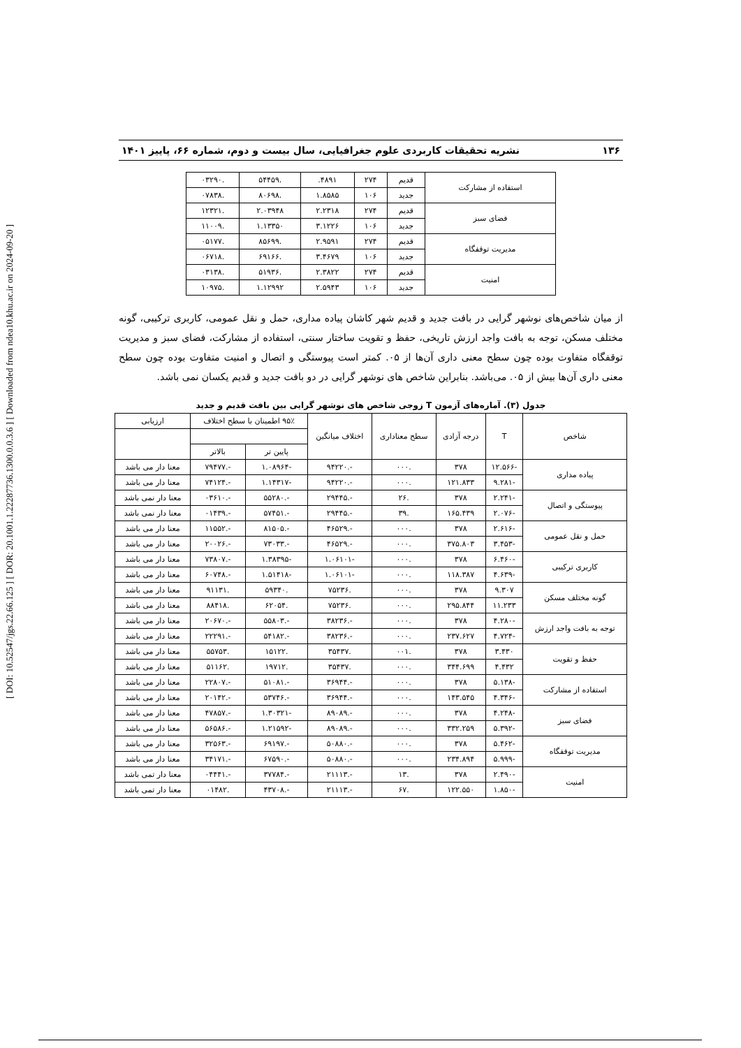[ DOI: 10.52547/jgs.22.66.125 ] [ DOR: 20.1001.1.22287736.1300.0.0.3.6 ] [ Downloaded from ndea10.khu.ac.ir on 2024-09-20 ]
۱۳۶ نشریه تحقیقات کاربردی علوم جغرافیایی، سال بیست و دوم، شماره ۶۶، پاییز ۱۴۰۱
| استفاده از مشارکت | قدیم | ۲۷۴ | ۴۸۹۱. | .۵۴۴۵۹ | .۰۳۲۹۰ |
| | جدید | ۱۰۶ | ۱.۸۵۸۵ | .۸۰۶۹۸ | .۰۷۸۳۸ |
| فضای سبز | قدیم | ۲۷۴ | ۲.۲۳۱۸ | ۲.۰۳۹۴۸ | .۱۲۳۲۱ |
| | جدید | ۱۰۶ | ۳.۱۲۲۶ | ۱.۱۳۳۵۰ | .۱۱۰۰۹ |
| مدیریت توقفگاه | قدیم | ۲۷۴ | ۲.۹۵۹۱ | .۸۵۶۹۹ | .۰۵۱۷۷ |
| | جدید | ۱۰۶ | ۳.۴۶۷۹ | .۶۹۱۶۶ | .۰۶۷۱۸ |
| امنیت | قدیم | ۲۷۴ | ۲.۳۸۲۲ | .۵۱۹۳۶ | .۰۳۱۳۸ |
| | جدید | ۱۰۶ | ۲.۵۹۴۳ | ۱.۱۲۹۹۲ | .۱۰۹۷۵ |
از میان شاخص‌های نوشهر گرایی در بافت جدید و قدیم شهر کاشان پیاده مداری، حمل و نقل عمومی، کاربری ترکیبی، گونه مختلف مسکن، توجه به بافت واجد ارزش تاریخی، حفظ و تقویت ساختار سنتی، استفاده از مشارکت، فضای سبز و مدیریت توقفگاه متفاوت بوده چون سطح معنی داری آن‌ها از ۰۵. کمتر است پیوستگی و اتصال و امنیت متفاوت بوده چون سطح معنی داری آن‌ها بیش از ۰۵. می‌باشد. بنابراین شاخص های نوشهر گرایی در دو بافت جدید و قدیم یکسان نمی باشد.
جدول (۳). آماره‌های آزمون T زوجی شاخص های نوشهر گرایی بین بافت قدیم و جدید
| شاخص | T | درجه آزادی | سطح معناداری | اختلاف میانگین | ۹۵٪ اطمینان با سطح اختلاف | | ارزیابی |
| --- | --- | --- | --- | --- | --- | --- | --- |
| | | | | | پایین تر | بالاتر | |
| پیاده مداری | -۱۲.۵۶۶ | ۳۷۸ | .۰۰۰ | -.۹۴۲۲۰ | -۱.۰۸۹۶۴ | -.۷۹۴۷۷ | معنا دار می باشد |
| | -۹.۲۸۱ | ۱۲۱.۸۳۳ | .۰۰۰ | -.۹۴۲۲۰ | -۱.۱۴۳۱۷ | -.۷۴۱۲۴ | معنا دار می باشد |
| پیوستگی و اتصال | -۲.۲۴۱ | ۳۷۸ | .۲۶ | -.۲۹۴۴۵ | -.۵۵۲۸۰ | -.۰۳۶۱۰ | معنا دار نمی باشد |
| | -۲.۰۷۶ | ۱۶۵.۴۳۹ | .۳۹ | -.۲۹۴۴۵ | -.۵۷۴۵۱ | -.۰۱۴۳۹ | معنا دار نمی باشد |
| حمل و نقل عمومی | -۲.۶۱۶ | ۳۷۸ | .۰۰۰ | -.۴۶۵۲۹ | -.۸۱۵۰۵ | -.۱۱۵۵۲ | معنا دار می باشد |
| | -۳.۴۵۳ | ۳۷۵.۸۰۳ | .۰۰۰ | -.۴۶۵۲۹ | -.۷۳۰۳۳ | -.۲۰۰۲۶ | معنا دار می باشد |
| کاربری ترکیبی | -۶.۴۶۰ | ۳۷۸ | .۰۰۰ | -۱.۰۶۱۰۱ | -۱.۳۸۳۹۵ | -.۷۳۸۰۷ | معنا دار می باشد |
| | -۴.۶۳۹ | ۱۱۸.۳۸۷ | .۰۰۰ | -۱.۰۶۱۰۱ | -۱.۵۱۴۱۸ | -.۶۰۷۴۸ | معنا دار می باشد |
| گونه مختلف مسکن | ۹.۳۰۷ | ۳۷۸ | .۰۰۰ | .۷۵۲۳۶ | .۵۹۳۴۰ | .۹۱۱۳۱ | معنا دار می باشد |
| | ۱۱.۲۳۳ | ۲۹۵.۸۴۴ | .۰۰۰ | .۷۵۲۳۶ | .۶۲۰۵۴ | .۸۸۴۱۸ | معنا دار می باشد |
| توجه به بافت واجد ارزش | -۴.۲۸۰ | ۳۷۸ | .۰۰۰ | -.۳۸۲۳۶ | -.۵۵۸۰۳ | -.۲۰۶۷۰ | معنا دار می باشد |
| | -۴.۷۲۴ | ۲۳۷.۶۲۷ | .۰۰۰ | -.۳۸۲۳۶ | -.۵۴۱۸۲ | -.۲۲۲۹۱ | معنا دار می باشد |
| حفظ و تقویت | ۳.۴۳۰ | ۳۷۸ | .۰۰۱ | .۳۵۴۳۷ | .۱۵۱۲۲ | .۵۵۷۵۳ | معنا دار می باشد |
| | ۴.۴۳۲ | ۳۴۴.۶۹۹ | .۰۰۰ | .۳۵۴۳۷ | .۱۹۷۱۲ | .۵۱۱۶۲ | معنا دار می باشد |
| استفاده از مشارکت | -۵.۱۳۸ | ۳۷۸ | .۰۰۰ | -.۳۶۹۴۴ | -.۵۱۰۸۱ | -.۲۲۸۰۷ | معنا دار می باشد |
| | -۴.۳۴۶ | ۱۴۳.۵۴۵ | .۰۰۰ | -.۳۶۹۴۴ | -.۵۳۷۴۶ | -.۲۰۱۴۲ | معنا دار می باشد |
| فضای سبز | -۴.۲۴۸ | ۳۷۸ | .۰۰۰ | -.۸۹۰۸۹ | -۱.۳۰۳۲۱ | -.۴۷۸۵۷ | معنا دار می باشد |
| | -۵.۳۹۲ | ۳۳۲.۲۵۹ | .۰۰۰ | -.۸۹۰۸۹ | -۱.۲۱۵۹۲ | -.۵۶۵۸۶ | معنا دار می باشد |
| مدیریت توقفگاه | -۵.۴۶۲ | ۳۷۸ | .۰۰۰ | -.۵۰۸۸۰ | -.۶۹۱۹۷ | -.۳۲۵۶۳ | معنا دار می باشد |
| | -۵.۹۹۹ | ۲۳۴.۸۹۴ | .۰۰۰ | -.۵۰۸۸۰ | -.۶۷۵۹۰ | -.۳۴۱۷۱ | معنا دار می باشد |
| امنیت | -۲.۴۹۰ | ۳۷۸ | .۱۳ | -.۲۱۱۱۳ | -.۳۷۷۸۴ | -.۰۴۴۴۱ | معنا دار تمی باشد |
| | -۱.۸۵۰ | ۱۲۲.۵۵۰ | .۶۷ | -.۲۱۱۱۳ | -.۴۳۷۰۸ | .۰۱۴۸۲ | معنا دار تمی باشد |